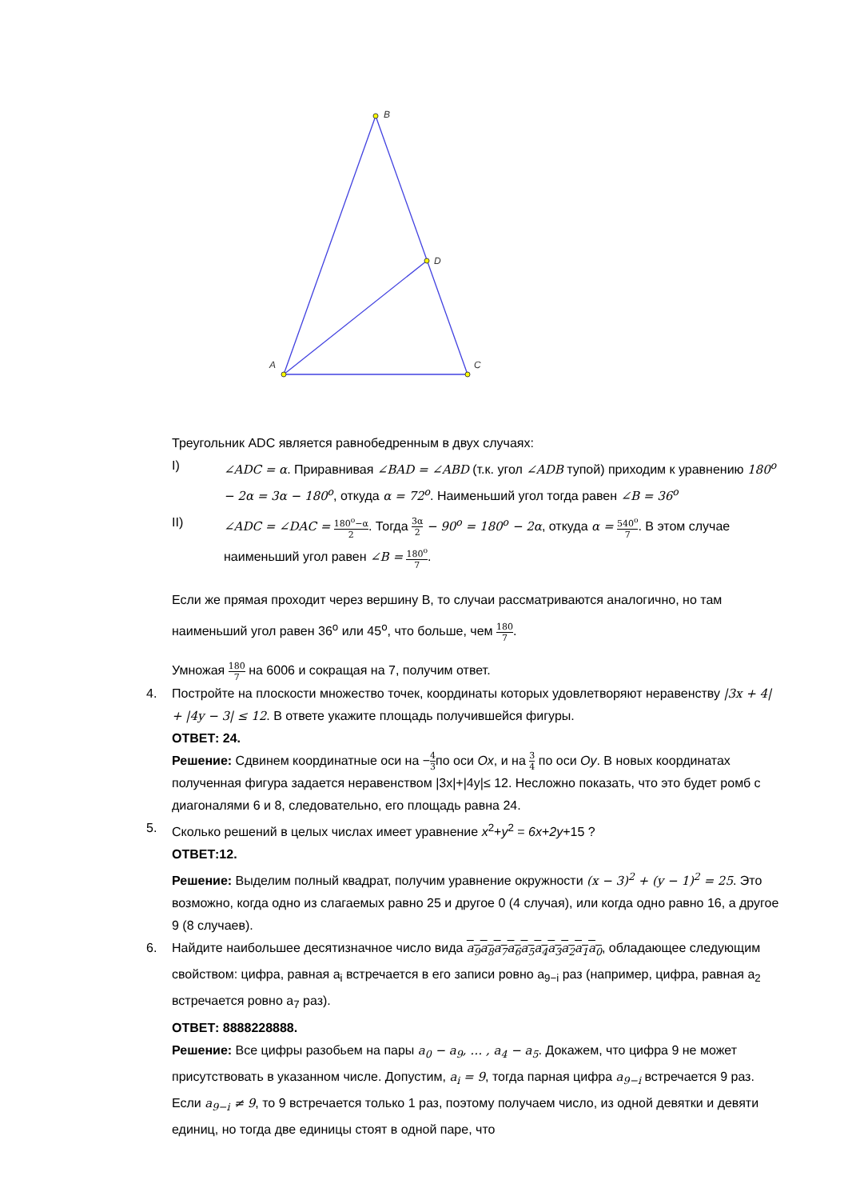B
A
C
D
Треугольник ADC является равнобедренным в двух случаях:
I) ∠ADC = α. Приравнивая ∠BAD = ∠ABD (т.к. угол ∠ADB тупой) приходим к уравнению 180<sup>o</sup> − 2α = 3α − 180<sup>o</sup>, откуда α = 72<sup>o</sup>. Наименьший угол тогда равен ∠B = 36<sup>o</sup>
II) ∠ADC = ∠DAC = 180<sup>o</sup>−α 2. Тогда 3α 2 − 90<sup>o</sup> = 180<sup>o</sup> − 2α, откуда α = 540<sup>o</sup> 7. В этом случае наименьший угол равен ∠B = 180<sup>o</sup> 7.
Если же прямая проходит через вершину B, то случаи рассматриваются аналогично, но там наименьший угол равен 36<sup>o</sup> или 45<sup>o</sup>, что больше, чем 180 7.
Умножая 180 7 на 6006 и сокращая на 7, получим ответ.
4. Постройте на плоскости множество точек, координаты которых удовлетворяют неравенству |3x + 4| + |4y − 3| ≤ 12. В ответе укажите площадь получившейся фигуры.
ОТВЕТ: 24.
Решение: Сдвинем координатные оси на −4 3по оси Ox, и на 3 4 по оси Oy. В новых координатах полученная фигура задается неравенством |3x|+|4y|≤ 12. Несложно показать, что это будет ромб с диагоналями 6 и 8, следовательно, его площадь равна 24.
5. Сколько решений в целых числах имеет уравнение x<sup>2</sup>+y<sup>2</sup> = 6x+2y+15 ?
ОТВЕТ:12.
Решение: Выделим полный квадрат, получим уравнение окружности (x − 3)<sup>2</sup> + (y − 1)<sup>2</sup> = 25. Это возможно, когда одно из слагаемых равно 25 и другое 0 (4 случая), или когда одно равно 16, а другое 9 (8 случаев).
6. Найдите наибольшее десятизначное число вида a<sub>9</sub>a<sub>8</sub>a<sub>7</sub>a<sub>6</sub>a<sub>5</sub>a<sub>4</sub>a<sub>3</sub>a<sub>2</sub>a<sub>1</sub>a<sub>0</sub>, обладающее следующим свойством: цифра, равная a<sub>i</sub> встречается в его записи ровно a<sub>9−i</sub> раз (например, цифра, равная a<sub>2</sub> встречается ровно a<sub>7</sub> раз).
ОТВЕТ: 8888228888.
Решение: Все цифры разобьем на пары a<sub>0</sub> − a<sub>9</sub>, … , a<sub>4</sub> − a<sub>5</sub>. Докажем, что цифра 9 не может присутствовать в указанном числе. Допустим, a<sub>i</sub> = 9, тогда парная цифра a<sub>9−i</sub> встречается 9 раз. Если a<sub>9−i</sub> ≠ 9, то 9 встречается только 1 раз, поэтому получаем число, из одной девятки и девяти единиц, но тогда две единицы стоят в одной паре, что